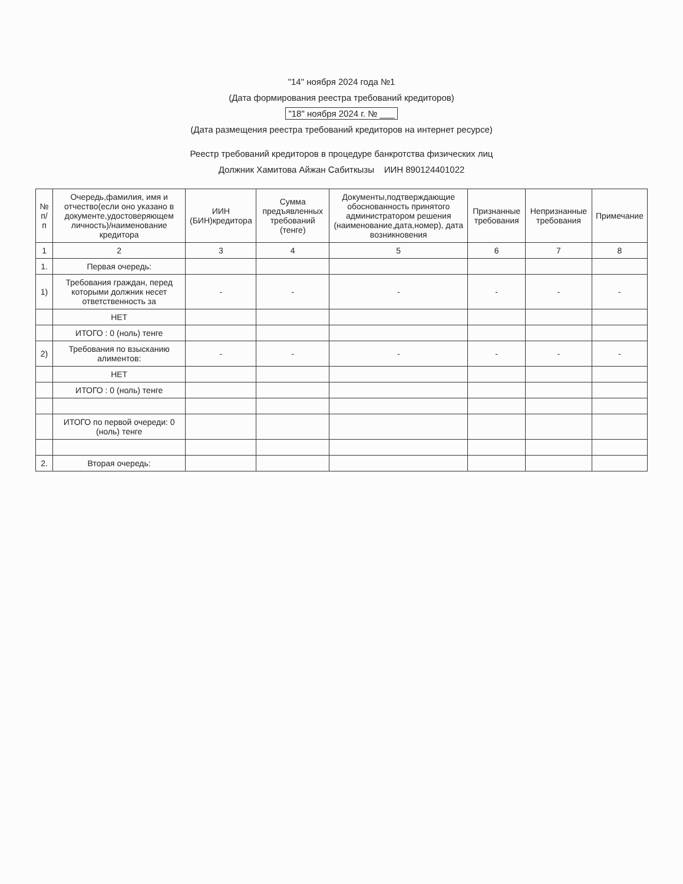"14" ноября 2024 года №1
(Дата формирования реестра требований кредиторов)
"18" ноября 2024 г. № ___
(Дата размещения реестра требований кредиторов на интернет ресурсе)
Реестр требований кредиторов в процедуре банкротства физических лиц
Должник Хамитова Айжан Сабиткызы ИИН 890124401022
| № п/п | Очередь,фамилия, имя и отчество(если оно указано в документе,удостоверяющем личность)/наименование кредитора | ИИН (БИН)кредитора | Сумма предъявленных требований (тенге) | Документы,подтверждающие обоснованность принятого администратором решения (наименование,дата,номер), дата возникновения | Признанные требования | Непризнанные требования | Примечание |
| --- | --- | --- | --- | --- | --- | --- | --- |
| 1 | 2 | 3 | 4 | 5 | 6 | 7 | 8 |
| 1. | Первая очередь: | | | | | | |
| 1) | Требования граждан, перед которыми должник несет ответственность за | - | - | - | - | - | - |
| | НЕТ | | | | | | |
| | ИТОГО : 0 (ноль) тенге | | | | | | |
| 2) | Требования по взысканию алиментов: | - | - | - | - | - | - |
| | НЕТ | | | | | | |
| | ИТОГО : 0 (ноль) тенге | | | | | | |
| | ИТОГО по первой очереди: 0 (ноль) тенге | | | | | | |
| 2. | Вторая очередь: | | | | | | |